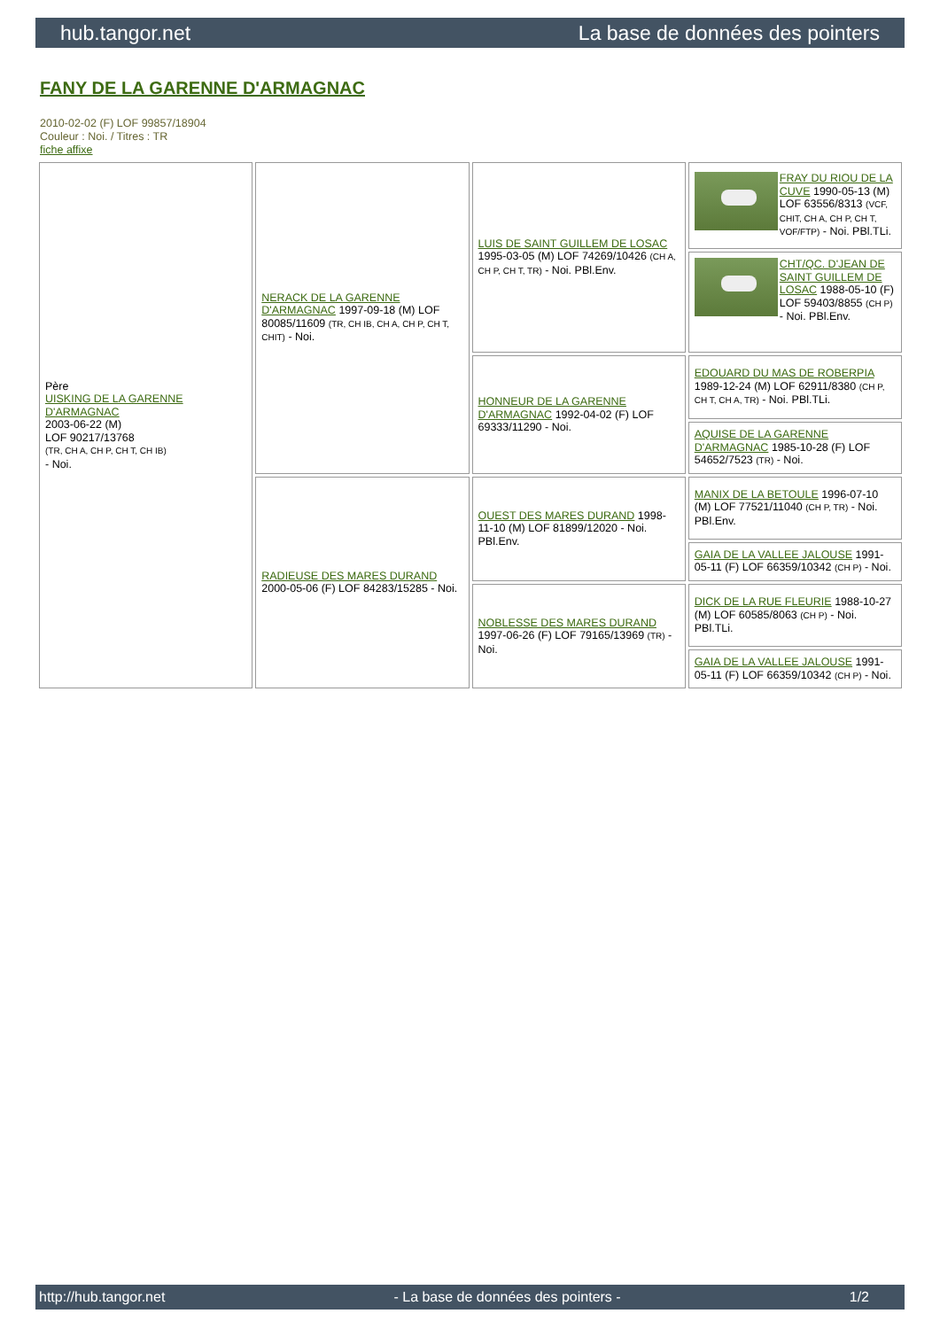hub.tangor.net La base de données des pointers
FANY DE LA GARENNE D'ARMAGNAC
2010-02-02 (F) LOF 99857/18904
Couleur : Noi. / Titres : TR
fiche affixe
| Père UISKING DE LA GARENNE D'ARMAGNAC 2003-06-22 (M) LOF 90217/13768 (TR, CH A, CH P, CH T, CH IB) - Noi. | NERACK DE LA GARENNE D'ARMAGNAC 1997-09-18 (M) LOF 80085/11609 (TR, CH IB, CH A, CH P, CH T, CHIT) - Noi. | LUIS DE SAINT GUILLEM DE LOSAC 1995-03-05 (M) LOF 74269/10426 (CH A, CH P, CH T, TR) - Noi. PBl.Env. | FRAY DU RIOU DE LA CUVE 1990-05-13 (M) LOF 63556/8313 (VCF, CHIT, CH A, CH P, CH T, VOF/FTP) - Noi. PBl.TLi. |
| | | | CHT/QC. D'JEAN DE SAINT GUILLEM DE LOSAC 1988-05-10 (F) LOF 59403/8855 (CH P) - Noi. PBl.Env. |
| | | HONNEUR DE LA GARENNE D'ARMAGNAC 1992-04-02 (F) LOF 69333/11290 - Noi. | EDOUARD DU MAS DE ROBERPIA 1989-12-24 (M) LOF 62911/8380 (CH P, CH T, CH A, TR) - Noi. PBl.TLi. |
| | | | AQUISE DE LA GARENNE D'ARMAGNAC 1985-10-28 (F) LOF 54652/7523 (TR) - Noi. |
| | RADIEUSE DES MARES DURAND 2000-05-06 (F) LOF 84283/15285 - Noi. | OUEST DES MARES DURAND 1998-11-10 (M) LOF 81899/12020 - Noi. PBl.Env. | MANIX DE LA BETOULE 1996-07-10 (M) LOF 77521/11040 (CH P, TR) - Noi. PBl.Env. |
| | | | GAIA DE LA VALLEE JALOUSE 1991-05-11 (F) LOF 66359/10342 (CH P) - Noi. |
| | | NOBLESSE DES MARES DURAND 1997-06-26 (F) LOF 79165/13969 (TR) - Noi. | DICK DE LA RUE FLEURIE 1988-10-27 (M) LOF 60585/8063 (CH P) - Noi. PBl.TLi. |
| | | | GAIA DE LA VALLEE JALOUSE 1991-05-11 (F) LOF 66359/10342 (CH P) - Noi. |
http://hub.tangor.net - La base de données des pointers - 1/2